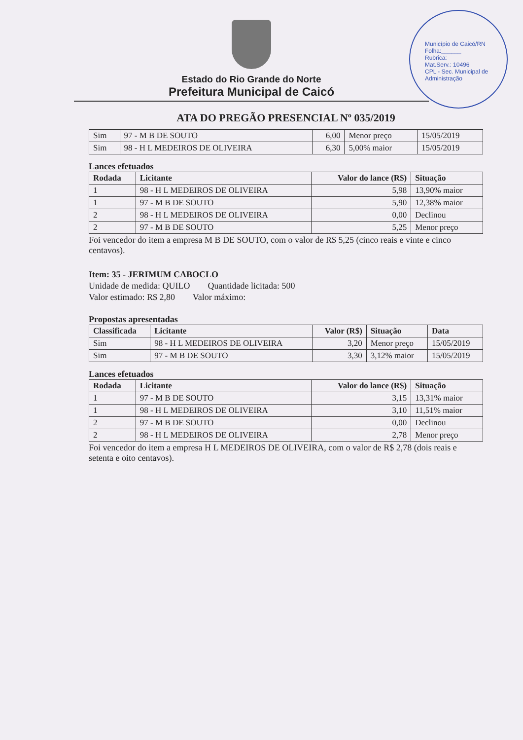Município de Caicó/RN
Folha:______
Rubrica:
Mat.Serv.: 10496
CPL - Sec. Municipal de Administração
Estado do Rio Grande do Norte
Prefeitura Municipal de Caicó
ATA DO PREGÃO PRESENCIAL Nº 035/2019
| Sim | 97 - M B DE SOUTO | 6,00 | Menor preço | 15/05/2019 |
| Sim | 98 - H L MEDEIROS DE OLIVEIRA | 6,30 | 5,00% maior | 15/05/2019 |
Lances efetuados
| Rodada | Licitante | Valor do lance (R$) | Situação |
| --- | --- | --- | --- |
| 1 | 98 - H L MEDEIROS DE OLIVEIRA | 5,98 | 13,90% maior |
| 1 | 97 - M B DE SOUTO | 5,90 | 12,38% maior |
| 2 | 98 - H L MEDEIROS DE OLIVEIRA | 0,00 | Declinou |
| 2 | 97 - M B DE SOUTO | 5,25 | Menor preço |
Foi vencedor do item a empresa M B DE SOUTO, com o valor de R$ 5,25 (cinco reais e vinte e cinco centavos).
Item: 35 - JERIMUM CABOCLO
Unidade de medida: QUILO Quantidade licitada: 500
Valor estimado: R$ 2,80 Valor máximo:
Propostas apresentadas
| Classificada | Licitante | Valor (R$) | Situação | Data |
| --- | --- | --- | --- | --- |
| Sim | 98 - H L MEDEIROS DE OLIVEIRA | 3,20 | Menor preço | 15/05/2019 |
| Sim | 97 - M B DE SOUTO | 3,30 | 3,12% maior | 15/05/2019 |
Lances efetuados
| Rodada | Licitante | Valor do lance (R$) | Situação |
| --- | --- | --- | --- |
| 1 | 97 - M B DE SOUTO | 3,15 | 13,31% maior |
| 1 | 98 - H L MEDEIROS DE OLIVEIRA | 3,10 | 11,51% maior |
| 2 | 97 - M B DE SOUTO | 0,00 | Declinou |
| 2 | 98 - H L MEDEIROS DE OLIVEIRA | 2,78 | Menor preço |
Foi vencedor do item a empresa H L MEDEIROS DE OLIVEIRA, com o valor de R$ 2,78 (dois reais e setenta e oito centavos).